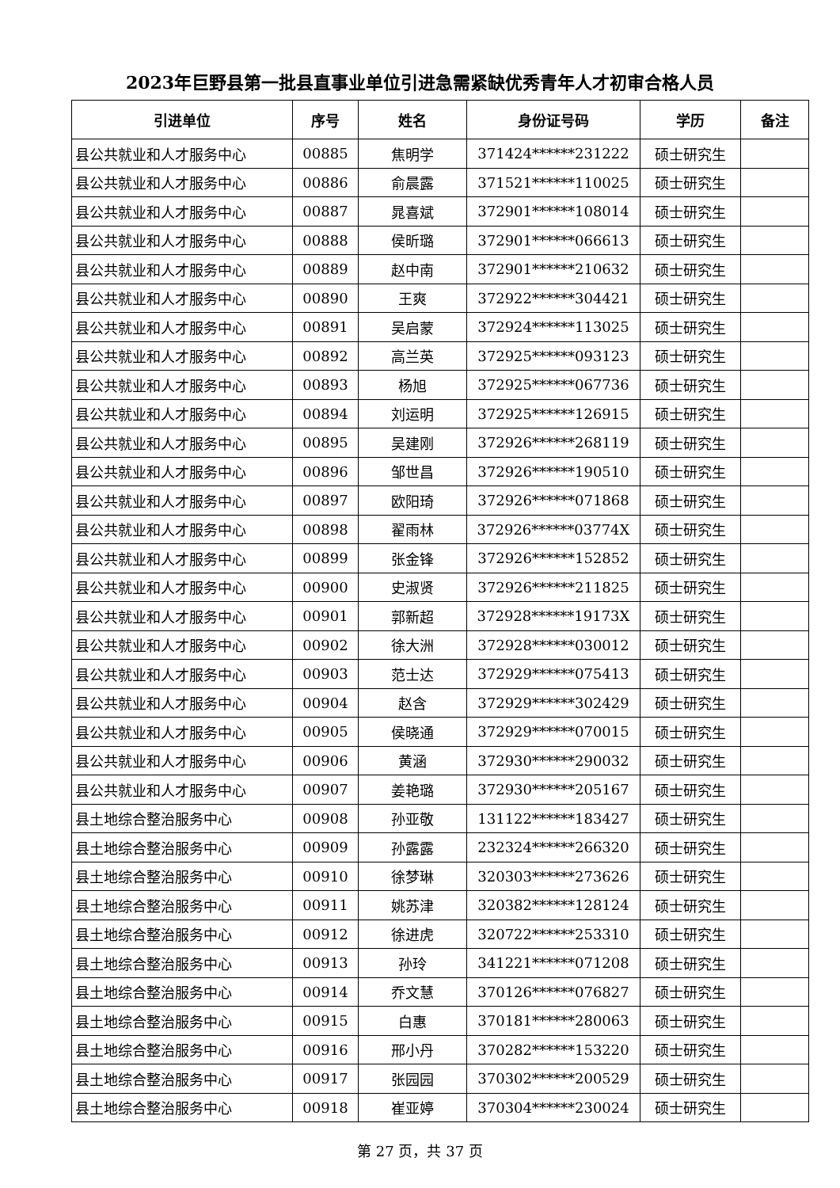2023年巨野县第一批县直事业单位引进急需紧缺优秀青年人才初审合格人员
| 引进单位 | 序号 | 姓名 | 身份证号码 | 学历 | 备注 |
| --- | --- | --- | --- | --- | --- |
| 县公共就业和人才服务中心 | 00885 | 焦明学 | 371424******231222 | 硕士研究生 | |
| 县公共就业和人才服务中心 | 00886 | 俞晨露 | 371521******110025 | 硕士研究生 | |
| 县公共就业和人才服务中心 | 00887 | 晁喜斌 | 372901******108014 | 硕士研究生 | |
| 县公共就业和人才服务中心 | 00888 | 侯昕璐 | 372901******066613 | 硕士研究生 | |
| 县公共就业和人才服务中心 | 00889 | 赵中南 | 372901******210632 | 硕士研究生 | |
| 县公共就业和人才服务中心 | 00890 | 王爽 | 372922******304421 | 硕士研究生 | |
| 县公共就业和人才服务中心 | 00891 | 吴启蒙 | 372924******113025 | 硕士研究生 | |
| 县公共就业和人才服务中心 | 00892 | 高兰英 | 372925******093123 | 硕士研究生 | |
| 县公共就业和人才服务中心 | 00893 | 杨旭 | 372925******067736 | 硕士研究生 | |
| 县公共就业和人才服务中心 | 00894 | 刘运明 | 372925******126915 | 硕士研究生 | |
| 县公共就业和人才服务中心 | 00895 | 吴建刚 | 372926******268119 | 硕士研究生 | |
| 县公共就业和人才服务中心 | 00896 | 邹世昌 | 372926******190510 | 硕士研究生 | |
| 县公共就业和人才服务中心 | 00897 | 欧阳琦 | 372926******071868 | 硕士研究生 | |
| 县公共就业和人才服务中心 | 00898 | 翟雨林 | 372926******03774X | 硕士研究生 | |
| 县公共就业和人才服务中心 | 00899 | 张金锋 | 372926******152852 | 硕士研究生 | |
| 县公共就业和人才服务中心 | 00900 | 史淑贤 | 372926******211825 | 硕士研究生 | |
| 县公共就业和人才服务中心 | 00901 | 郭新超 | 372928******19173X | 硕士研究生 | |
| 县公共就业和人才服务中心 | 00902 | 徐大洲 | 372928******030012 | 硕士研究生 | |
| 县公共就业和人才服务中心 | 00903 | 范士达 | 372929******075413 | 硕士研究生 | |
| 县公共就业和人才服务中心 | 00904 | 赵含 | 372929******302429 | 硕士研究生 | |
| 县公共就业和人才服务中心 | 00905 | 侯晓通 | 372929******070015 | 硕士研究生 | |
| 县公共就业和人才服务中心 | 00906 | 黄涵 | 372930******290032 | 硕士研究生 | |
| 县公共就业和人才服务中心 | 00907 | 姜艳璐 | 372930******205167 | 硕士研究生 | |
| 县土地综合整治服务中心 | 00908 | 孙亚敬 | 131122******183427 | 硕士研究生 | |
| 县土地综合整治服务中心 | 00909 | 孙露露 | 232324******266320 | 硕士研究生 | |
| 县土地综合整治服务中心 | 00910 | 徐梦琳 | 320303******273626 | 硕士研究生 | |
| 县土地综合整治服务中心 | 00911 | 姚苏津 | 320382******128124 | 硕士研究生 | |
| 县土地综合整治服务中心 | 00912 | 徐进虎 | 320722******253310 | 硕士研究生 | |
| 县土地综合整治服务中心 | 00913 | 孙玲 | 341221******071208 | 硕士研究生 | |
| 县土地综合整治服务中心 | 00914 | 乔文慧 | 370126******076827 | 硕士研究生 | |
| 县土地综合整治服务中心 | 00915 | 白惠 | 370181******280063 | 硕士研究生 | |
| 县土地综合整治服务中心 | 00916 | 邢小丹 | 370282******153220 | 硕士研究生 | |
| 县土地综合整治服务中心 | 00917 | 张园园 | 370302******200529 | 硕士研究生 | |
| 县土地综合整治服务中心 | 00918 | 崔亚婷 | 370304******230024 | 硕士研究生 | |
第 27 页，共 37 页